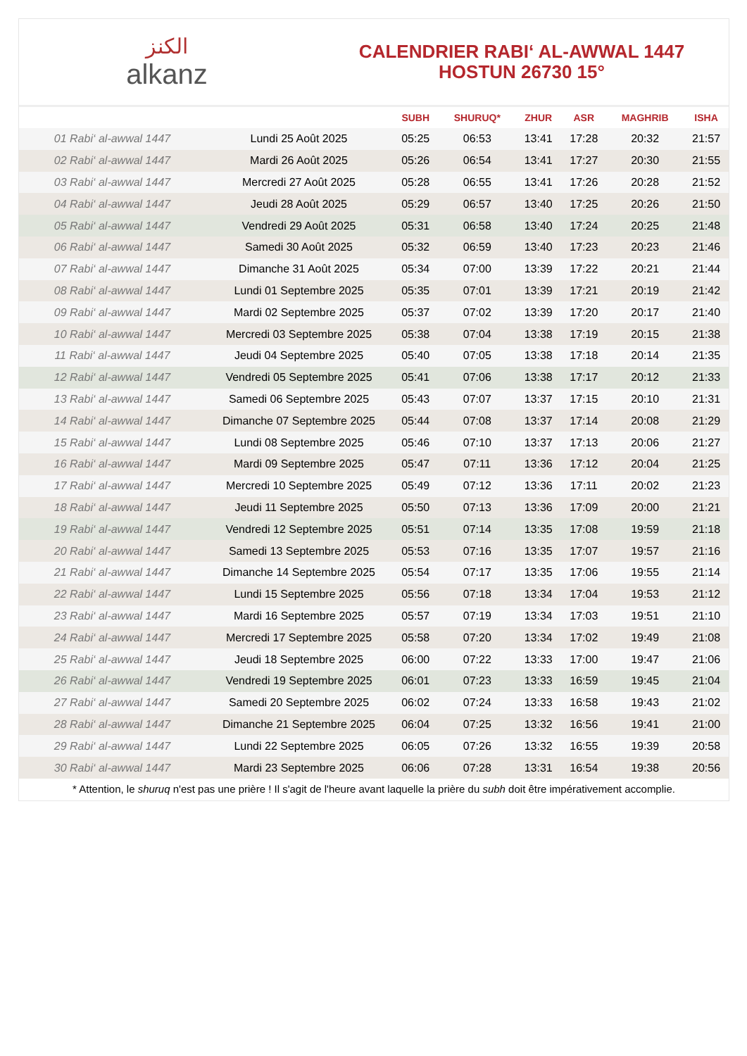الكنز
alkanz
CALENDRIER RABI‘ AL-AWWAL 1447
HOSTUN 26730 15°
| | | SUBH | SHURUQ* | ZHUR | ASR | MAGHRIB | ISHA |
| --- | --- | --- | --- | --- | --- | --- | --- |
| 01 Rabi‘ al-awwal 1447 | Lundi 25 Août 2025 | 05:25 | 06:53 | 13:41 | 17:28 | 20:32 | 21:57 |
| 02 Rabi‘ al-awwal 1447 | Mardi 26 Août 2025 | 05:26 | 06:54 | 13:41 | 17:27 | 20:30 | 21:55 |
| 03 Rabi‘ al-awwal 1447 | Mercredi 27 Août 2025 | 05:28 | 06:55 | 13:41 | 17:26 | 20:28 | 21:52 |
| 04 Rabi‘ al-awwal 1447 | Jeudi 28 Août 2025 | 05:29 | 06:57 | 13:40 | 17:25 | 20:26 | 21:50 |
| 05 Rabi‘ al-awwal 1447 | Vendredi 29 Août 2025 | 05:31 | 06:58 | 13:40 | 17:24 | 20:25 | 21:48 |
| 06 Rabi‘ al-awwal 1447 | Samedi 30 Août 2025 | 05:32 | 06:59 | 13:40 | 17:23 | 20:23 | 21:46 |
| 07 Rabi‘ al-awwal 1447 | Dimanche 31 Août 2025 | 05:34 | 07:00 | 13:39 | 17:22 | 20:21 | 21:44 |
| 08 Rabi‘ al-awwal 1447 | Lundi 01 Septembre 2025 | 05:35 | 07:01 | 13:39 | 17:21 | 20:19 | 21:42 |
| 09 Rabi‘ al-awwal 1447 | Mardi 02 Septembre 2025 | 05:37 | 07:02 | 13:39 | 17:20 | 20:17 | 21:40 |
| 10 Rabi‘ al-awwal 1447 | Mercredi 03 Septembre 2025 | 05:38 | 07:04 | 13:38 | 17:19 | 20:15 | 21:38 |
| 11 Rabi‘ al-awwal 1447 | Jeudi 04 Septembre 2025 | 05:40 | 07:05 | 13:38 | 17:18 | 20:14 | 21:35 |
| 12 Rabi‘ al-awwal 1447 | Vendredi 05 Septembre 2025 | 05:41 | 07:06 | 13:38 | 17:17 | 20:12 | 21:33 |
| 13 Rabi‘ al-awwal 1447 | Samedi 06 Septembre 2025 | 05:43 | 07:07 | 13:37 | 17:15 | 20:10 | 21:31 |
| 14 Rabi‘ al-awwal 1447 | Dimanche 07 Septembre 2025 | 05:44 | 07:08 | 13:37 | 17:14 | 20:08 | 21:29 |
| 15 Rabi‘ al-awwal 1447 | Lundi 08 Septembre 2025 | 05:46 | 07:10 | 13:37 | 17:13 | 20:06 | 21:27 |
| 16 Rabi‘ al-awwal 1447 | Mardi 09 Septembre 2025 | 05:47 | 07:11 | 13:36 | 17:12 | 20:04 | 21:25 |
| 17 Rabi‘ al-awwal 1447 | Mercredi 10 Septembre 2025 | 05:49 | 07:12 | 13:36 | 17:11 | 20:02 | 21:23 |
| 18 Rabi‘ al-awwal 1447 | Jeudi 11 Septembre 2025 | 05:50 | 07:13 | 13:36 | 17:09 | 20:00 | 21:21 |
| 19 Rabi‘ al-awwal 1447 | Vendredi 12 Septembre 2025 | 05:51 | 07:14 | 13:35 | 17:08 | 19:59 | 21:18 |
| 20 Rabi‘ al-awwal 1447 | Samedi 13 Septembre 2025 | 05:53 | 07:16 | 13:35 | 17:07 | 19:57 | 21:16 |
| 21 Rabi‘ al-awwal 1447 | Dimanche 14 Septembre 2025 | 05:54 | 07:17 | 13:35 | 17:06 | 19:55 | 21:14 |
| 22 Rabi‘ al-awwal 1447 | Lundi 15 Septembre 2025 | 05:56 | 07:18 | 13:34 | 17:04 | 19:53 | 21:12 |
| 23 Rabi‘ al-awwal 1447 | Mardi 16 Septembre 2025 | 05:57 | 07:19 | 13:34 | 17:03 | 19:51 | 21:10 |
| 24 Rabi‘ al-awwal 1447 | Mercredi 17 Septembre 2025 | 05:58 | 07:20 | 13:34 | 17:02 | 19:49 | 21:08 |
| 25 Rabi‘ al-awwal 1447 | Jeudi 18 Septembre 2025 | 06:00 | 07:22 | 13:33 | 17:00 | 19:47 | 21:06 |
| 26 Rabi‘ al-awwal 1447 | Vendredi 19 Septembre 2025 | 06:01 | 07:23 | 13:33 | 16:59 | 19:45 | 21:04 |
| 27 Rabi‘ al-awwal 1447 | Samedi 20 Septembre 2025 | 06:02 | 07:24 | 13:33 | 16:58 | 19:43 | 21:02 |
| 28 Rabi‘ al-awwal 1447 | Dimanche 21 Septembre 2025 | 06:04 | 07:25 | 13:32 | 16:56 | 19:41 | 21:00 |
| 29 Rabi‘ al-awwal 1447 | Lundi 22 Septembre 2025 | 06:05 | 07:26 | 13:32 | 16:55 | 19:39 | 20:58 |
| 30 Rabi‘ al-awwal 1447 | Mardi 23 Septembre 2025 | 06:06 | 07:28 | 13:31 | 16:54 | 19:38 | 20:56 |
* Attention, le shuruq n'est pas une prière ! Il s'agit de l'heure avant laquelle la prière du subh doit être impérativement accomplie.